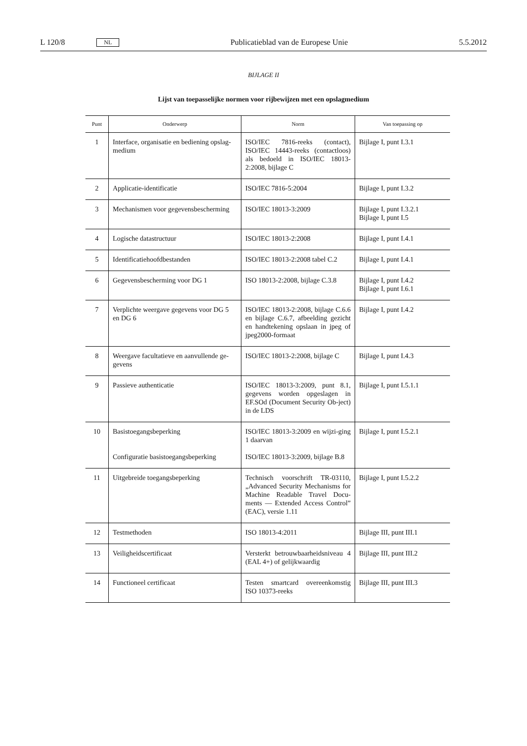L 120/8 NL Publicatieblad van de Europese Unie 5.5.2012
BIJLAGE II
Lijst van toepasselijke normen voor rijbewijzen met een opslagmedium
| Punt | Onderwerp | Norm | Van toepassing op |
| --- | --- | --- | --- |
| 1 | Interface, organisatie en bediening opslag-medium | ISO/IEC 7816-reeks (contact), ISO/IEC 14443-reeks (contactloos) als bedoeld in ISO/IEC 18013-2:2008, bijlage C | Bijlage I, punt I.3.1 |
| 2 | Applicatie-identificatie | ISO/IEC 7816-5:2004 | Bijlage I, punt I.3.2 |
| 3 | Mechanismen voor gegevensbescherming | ISO/IEC 18013-3:2009 | Bijlage I, punt I.3.2.1 Bijlage I, punt I.5 |
| 4 | Logische datastructuur | ISO/IEC 18013-2:2008 | Bijlage I, punt I.4.1 |
| 5 | Identificatiehoofdbestanden | ISO/IEC 18013-2:2008 tabel C.2 | Bijlage I, punt I.4.1 |
| 6 | Gegevensbescherming voor DG 1 | ISO 18013-2:2008, bijlage C.3.8 | Bijlage I, punt I.4.2 Bijlage I, punt I.6.1 |
| 7 | Verplichte weergave gegevens voor DG 5 en DG 6 | ISO/IEC 18013-2:2008, bijlage C.6.6 en bijlage C.6.7, afbeelding gezicht en handtekening opslaan in jpeg of jpeg2000-formaat | Bijlage I, punt I.4.2 |
| 8 | Weergave facultatieve en aanvullende ge-gevens | ISO/IEC 18013-2:2008, bijlage C | Bijlage I, punt I.4.3 |
| 9 | Passieve authenticatie | ISO/IEC 18013-3:2009, punt 8.1, gegevens worden opgeslagen in EF.SOd (Document Security Ob-ject) in de LDS | Bijlage I, punt I.5.1.1 |
| 10 | Basistoegangsbeperking Configuratie basistoegangsbeperking | ISO/IEC 18013-3:2009 en wijzi-ging 1 daarvan ISO/IEC 18013-3:2009, bijlage B.8 | Bijlage I, punt I.5.2.1 |
| 11 | Uitgebreide toegangsbeperking | Technisch voorschrift TR-03110, „Advanced Security Mechanisms for Machine Readable Travel Docu-ments — Extended Access Control” (EAC), versie 1.11 | Bijlage I, punt I.5.2.2 |
| 12 | Testmethoden | ISO 18013-4:2011 | Bijlage III, punt III.1 |
| 13 | Veiligheidscertificaat | Versterkt betrouwbaarheidsniveau 4 (EAL 4+) of gelijkwaardig | Bijlage III, punt III.2 |
| 14 | Functioneel certificaat | Testen smartcard overeenkomstig ISO 10373-reeks | Bijlage III, punt III.3 |